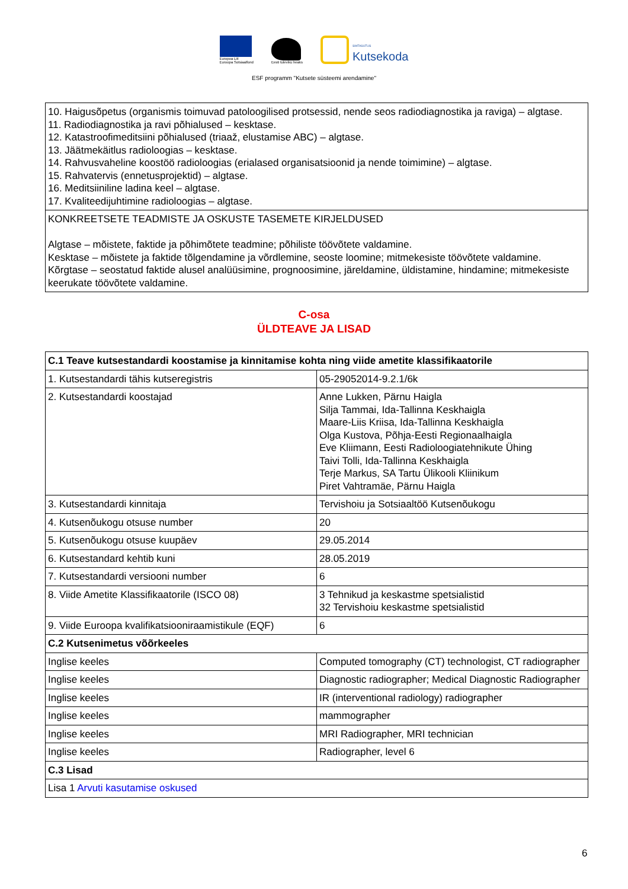Europoa Liit
Euroopa Sotsiaalfond
Eesti tuleviku heaks
SIHTASUTUS
Kutsekoda
ESF programm "Kutsete süsteemi arendamine"
| 10. Haigusõpetus (organismis toimuvad patoloogilised protsessid, nende seos radiodiagnostika ja raviga) – algtase. 11. Radiodiagnostika ja ravi põhialused – kesktase. 12. Katastroofimeditsiini põhialused (triaaž, elustamise ABC) – algtase. 13. Jäätmekäitlus radioloogias – kesktase. 14. Rahvusvaheline koostöö radioloogias (erialased organisatsioonid ja nende toimimine) – algtase. 15. Rahvatervis (ennetusprojektid) – algtase. 16. Meditsiiniline ladina keel – algtase. 17. Kvaliteedijuhtimine radioloogias – algtase. |
| KONKREETSETE TEADMISTE JA OSKUSTE TASEMETE KIRJELDUSED Algtase – mõistete, faktide ja põhimõtete teadmine; põhiliste töövõtete valdamine. Kesktase – mõistete ja faktide tõlgendamine ja võrdlemine, seoste loomine; mitmekesiste töövõtete valdamine. Kõrgtase – seostatud faktide alusel analüüsimine, prognoosimine, järeldamine, üldistamine, hindamine; mitmekesiste keerukate töövõtete valdamine. |
C-osa
ÜLDTEAVE JA LISAD
| C.1 Teave kutsestandardi koostamise ja kinnitamise kohta ning viide ametite klassifikaatorile | |
| 1. Kutsestandardi tähis kutseregistris | 05-29052014-9.2.1/6k |
| 2. Kutsestandardi koostajad | Anne Lukken, Pärnu Haigla Silja Tammai, Ida-Tallinna Keskhaigla Maare-Liis Kriisa, Ida-Tallinna Keskhaigla Olga Kustova, Põhja-Eesti Regionaalhaigla Eve Kliimann, Eesti Radioloogiatehnikute Ühing Taivi Tolli, Ida-Tallinna Keskhaigla Terje Markus, SA Tartu Ülikooli Kliinikum Piret Vahtramäe, Pärnu Haigla |
| 3. Kutsestandardi kinnitaja | Tervishoiu ja Sotsiaaltöö Kutsenõukogu |
| 4. Kutsenõukogu otsuse number | 20 |
| 5. Kutsenõukogu otsuse kuupäev | 29.05.2014 |
| 6. Kutsestandard kehtib kuni | 28.05.2019 |
| 7. Kutsestandardi versiooni number | 6 |
| 8. Viide Ametite Klassifikaatorile (ISCO 08) | 3 Tehnikud ja keskastme spetsialistid 32 Tervishoiu keskastme spetsialistid |
| 9. Viide Euroopa kvalifikatsiooniraamistikule (EQF) | 6 |
| C.2 Kutsenimetus võõrkeeles | |
| Inglise keeles | Computed tomography (CT) technologist, CT radiographer |
| Inglise keeles | Diagnostic radiographer; Medical Diagnostic Radiographer |
| Inglise keeles | IR (interventional radiology) radiographer |
| Inglise keeles | mammographer |
| Inglise keeles | MRI Radiographer, MRI technician |
| Inglise keeles | Radiographer, level 6 |
| C.3 Lisad | |
| Lisa 1 Arvuti kasutamise oskused | |
6